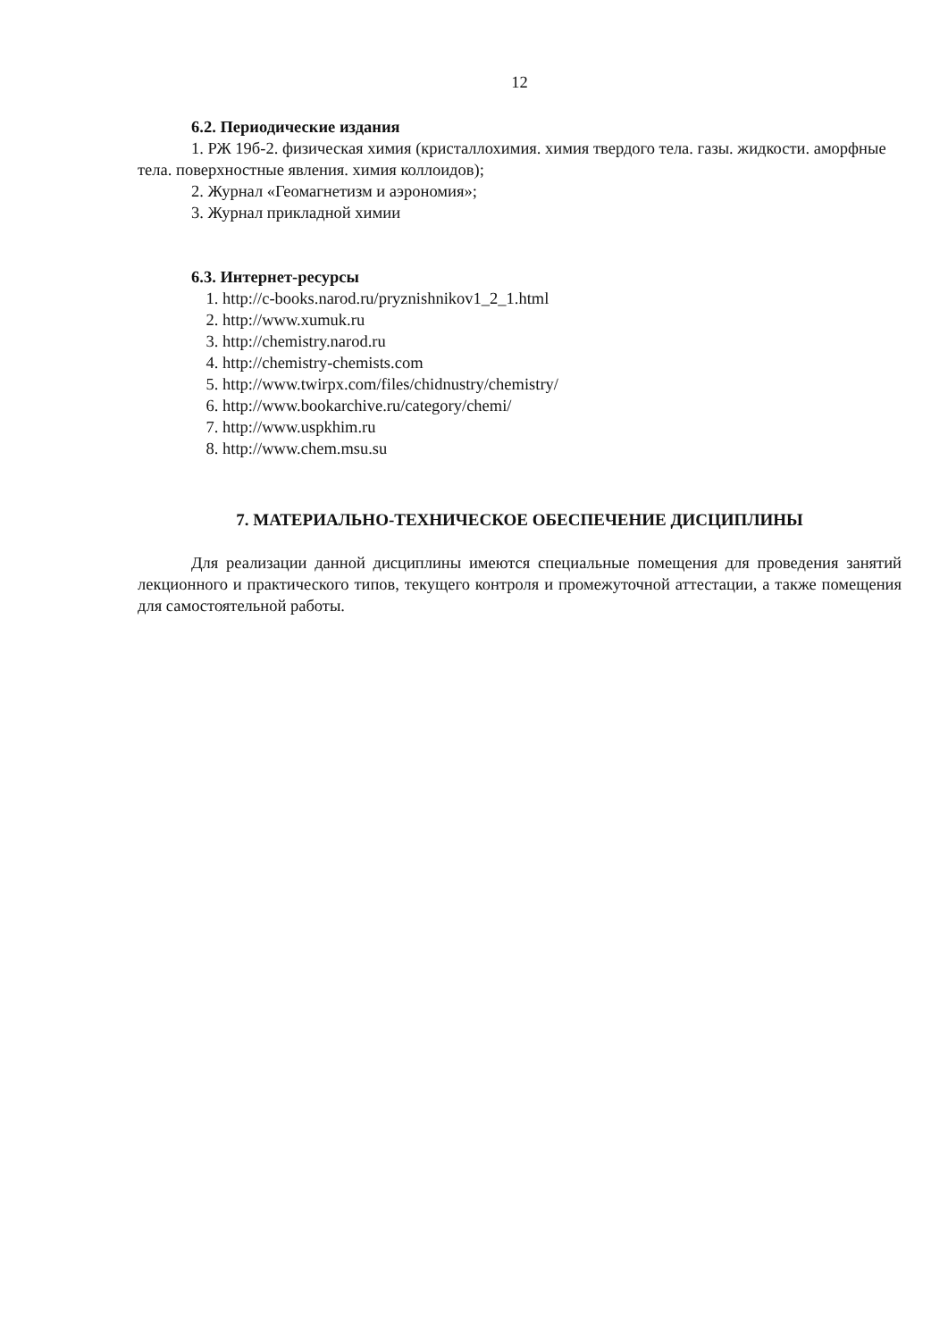12
6.2. Периодические издания
1. РЖ 19б-2. физическая химия (кристаллохимия. химия твердого тела. газы. жидкости. аморфные тела. поверхностные явления. химия коллоидов);
2. Журнал «Геомагнетизм и аэрономия»;
3. Журнал прикладной химии
6.3. Интернет-ресурсы
1. http://c-books.narod.ru/pryznishnikov1_2_1.html
2. http://www.xumuk.ru
3. http://chemistry.narod.ru
4. http://chemistry-chemists.com
5. http://www.twirpx.com/files/chidnustry/chemistry/
6. http://www.bookarchive.ru/category/chemi/
7. http://www.uspkhim.ru
8. http://www.chem.msu.su
7. МАТЕРИАЛЬНО-ТЕХНИЧЕСКОЕ ОБЕСПЕЧЕНИЕ ДИСЦИПЛИНЫ
Для реализации данной дисциплины имеются специальные помещения для проведения занятий лекционного и практического типов, текущего контроля и промежуточной аттестации, а также помещения для самостоятельной работы.